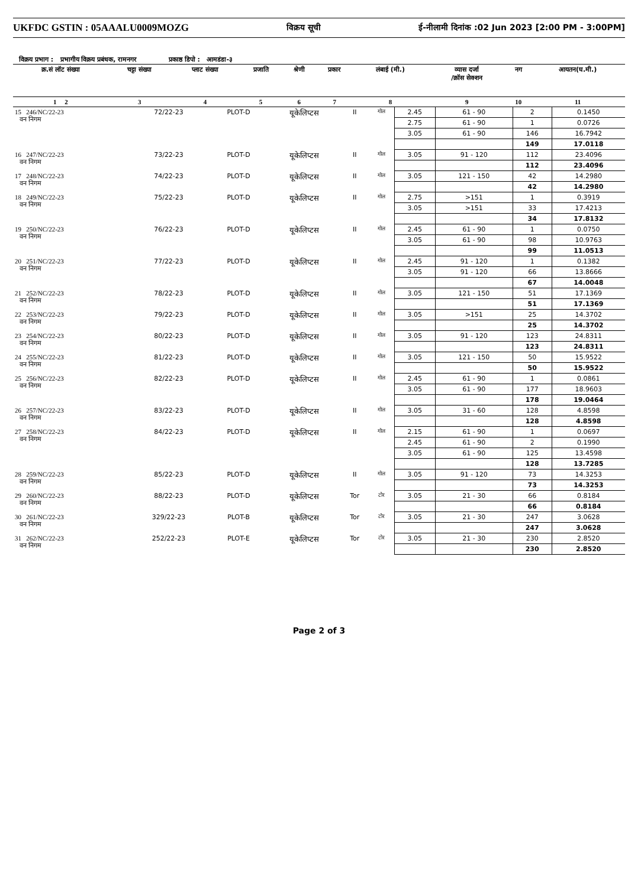UKFDC GSTIN : 05AAALU0009MOZG विक्रय सूची ई-नीलामी दिनांक :02 Jun 2023 [2:00 PM - 3:00PM]
विक्रय प्रभाग : प्रभागीय विक्रय प्रबंधक, रामनगर प्रकाष्ठ डिपो : आमडंडा-३
| क्र.सं लॉट संख्या | चट्टा संख्या | प्लाट संख्या | प्रजाति | श्रेणी | प्रकार | लंबाई (मी.) | व्यास दर्जा /क्रॉस सेक्शन | नग | आयतन(घ.मी.) |
| --- | --- | --- | --- | --- | --- | --- | --- | --- | --- |
| 1 2 | 3 | 4 | 5 | 6 | 7 | 8 | 9 | 10 | 11 |
| 15 246/NC/22-23 वन निगम | 72/22-23 | PLOT-D | यूकेलिप्टस | II | गोल | 2.45 | 61 - 90 | 2 | 0.1450 |
| | | | | | | 2.75 | 61 - 90 | 1 | 0.0726 |
| | | | | | | 3.05 | 61 - 90 | 146 | 16.7942 |
| | | | | | | | | 149 | 17.0118 |
| 16 247/NC/22-23 वन निगम | 73/22-23 | PLOT-D | यूकेलिप्टस | II | गोल | 3.05 | 91 - 120 | 112 | 23.4096 |
| | | | | | | | | 112 | 23.4096 |
| 17 248/NC/22-23 वन निगम | 74/22-23 | PLOT-D | यूकेलिप्टस | II | गोल | 3.05 | 121 - 150 | 42 | 14.2980 |
| | | | | | | | | 42 | 14.2980 |
| 18 249/NC/22-23 वन निगम | 75/22-23 | PLOT-D | यूकेलिप्टस | II | गोल | 2.75 | >151 | 1 | 0.3919 |
| | | | | | | 3.05 | >151 | 33 | 17.4213 |
| | | | | | | | | 34 | 17.8132 |
| 19 250/NC/22-23 वन निगम | 76/22-23 | PLOT-D | यूकेलिप्टस | II | गोल | 2.45 | 61 - 90 | 1 | 0.0750 |
| | | | | | | 3.05 | 61 - 90 | 98 | 10.9763 |
| | | | | | | | | 99 | 11.0513 |
| 20 251/NC/22-23 वन निगम | 77/22-23 | PLOT-D | यूकेलिप्टस | II | गोल | 2.45 | 91 - 120 | 1 | 0.1382 |
| | | | | | | 3.05 | 91 - 120 | 66 | 13.8666 |
| | | | | | | | | 67 | 14.0048 |
| 21 252/NC/22-23 वन निगम | 78/22-23 | PLOT-D | यूकेलिप्टस | II | गोल | 3.05 | 121 - 150 | 51 | 17.1369 |
| | | | | | | | | 51 | 17.1369 |
| 22 253/NC/22-23 वन निगम | 79/22-23 | PLOT-D | यूकेलिप्टस | II | गोल | 3.05 | >151 | 25 | 14.3702 |
| | | | | | | | | 25 | 14.3702 |
| 23 254/NC/22-23 वन निगम | 80/22-23 | PLOT-D | यूकेलिप्टस | II | गोल | 3.05 | 91 - 120 | 123 | 24.8311 |
| | | | | | | | | 123 | 24.8311 |
| 24 255/NC/22-23 वन निगम | 81/22-23 | PLOT-D | यूकेलिप्टस | II | गोल | 3.05 | 121 - 150 | 50 | 15.9522 |
| | | | | | | | | 50 | 15.9522 |
| 25 256/NC/22-23 वन निगम | 82/22-23 | PLOT-D | यूकेलिप्टस | II | गोल | 2.45 | 61 - 90 | 1 | 0.0861 |
| | | | | | | 3.05 | 61 - 90 | 177 | 18.9603 |
| | | | | | | | | 178 | 19.0464 |
| 26 257/NC/22-23 वन निगम | 83/22-23 | PLOT-D | यूकेलिप्टस | II | गोल | 3.05 | 31 - 60 | 128 | 4.8598 |
| | | | | | | | | 128 | 4.8598 |
| 27 258/NC/22-23 वन निगम | 84/22-23 | PLOT-D | यूकेलिप्टस | II | गोल | 2.15 | 61 - 90 | 1 | 0.0697 |
| | | | | | | 2.45 | 61 - 90 | 2 | 0.1990 |
| | | | | | | 3.05 | 61 - 90 | 125 | 13.4598 |
| | | | | | | | | 128 | 13.7285 |
| 28 259/NC/22-23 वन निगम | 85/22-23 | PLOT-D | यूकेलिप्टस | II | गोल | 3.05 | 91 - 120 | 73 | 14.3253 |
| | | | | | | | | 73 | 14.3253 |
| 29 260/NC/22-23 वन निगम | 88/22-23 | PLOT-D | यूकेलिप्टस | Tor | टोर | 3.05 | 21 - 30 | 66 | 0.8184 |
| | | | | | | | | 66 | 0.8184 |
| 30 261/NC/22-23 वन निगम | 329/22-23 | PLOT-B | यूकेलिप्टस | Tor | टोर | 3.05 | 21 - 30 | 247 | 3.0628 |
| | | | | | | | | 247 | 3.0628 |
| 31 262/NC/22-23 वन निगम | 252/22-23 | PLOT-E | यूकेलिप्टस | Tor | टोर | 3.05 | 21 - 30 | 230 | 2.8520 |
| | | | | | | | | 230 | 2.8520 |
Page 2 of 3